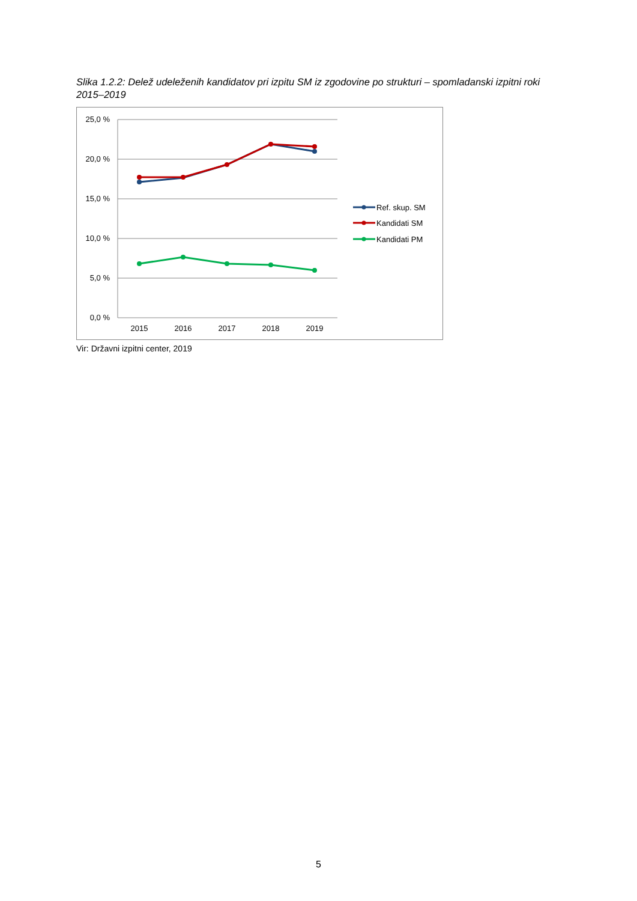Slika 1.2.2: Delež udeleženih kandidatov pri izpitu SM iz zgodovine po strukturi – spomladanski izpitni roki 2015–2019
25,0 %
20,0 %
15,0 %
10,0 %
5,0 %
0,0 %
2015
2016
2017
2018
2019
Ref. skup. SM
Kandidati SM
Kandidati PM
Vir: Državni izpitni center, 2019
5